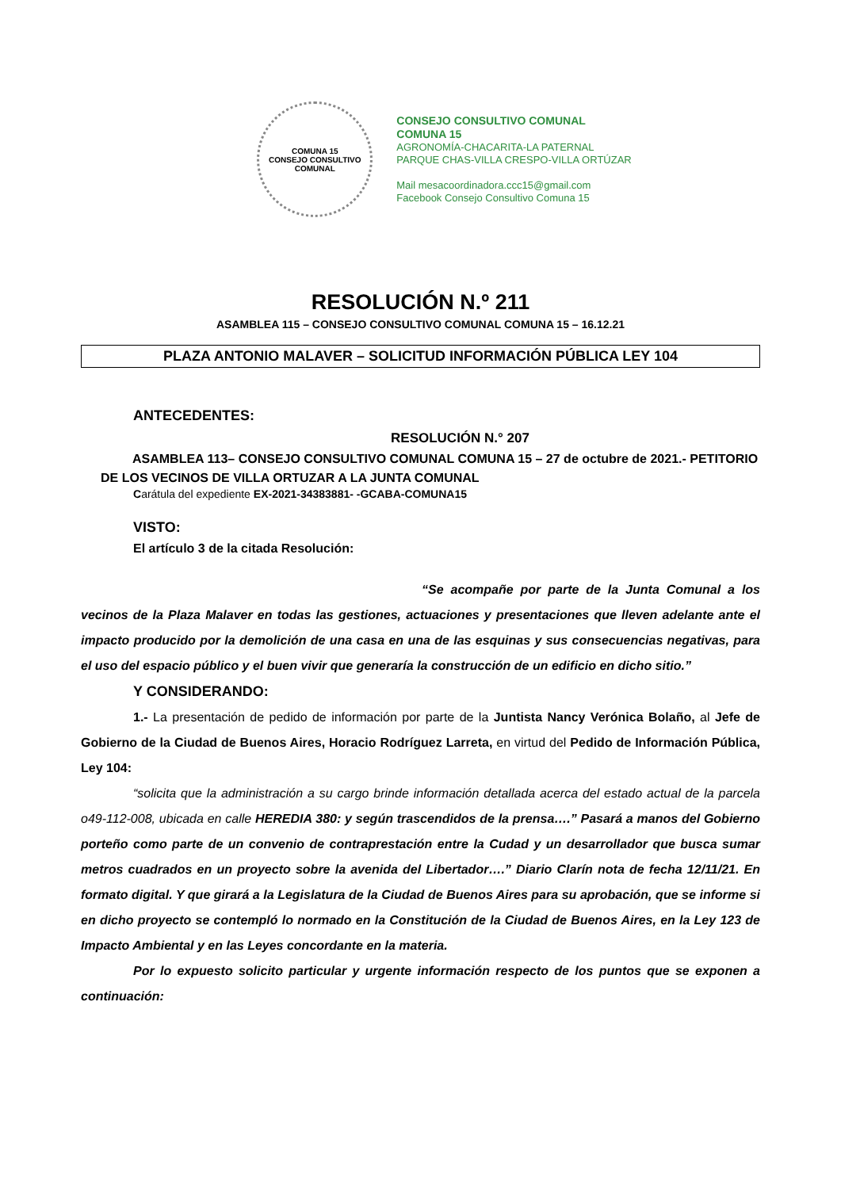COMUNA 15
CONSEJO CONSULTIVO COMUNAL
CONSEJO CONSULTIVO COMUNAL
COMUNA 15
AGRONOMÍA-CHACARITA-LA PATERNAL
PARQUE CHAS-VILLA CRESPO-VILLA ORTÚZAR
Mail mesacoordinadora.ccc15@gmail.com
Facebook Consejo Consultivo Comuna 15
RESOLUCIÓN N.º 211
ASAMBLEA 115 – CONSEJO CONSULTIVO COMUNAL COMUNA 15 – 16.12.21
PLAZA ANTONIO MALAVER – SOLICITUD INFORMACIÓN PÚBLICA LEY 104
ANTECEDENTES:
RESOLUCIÓN N.° 207
ASAMBLEA 113– CONSEJO CONSULTIVO COMUNAL COMUNA 15 – 27 de octubre de 2021.- PETITORIO DE LOS VECINOS DE VILLA ORTUZAR A LA JUNTA COMUNAL
Carátula del expediente EX-2021-34383881- -GCABA-COMUNA15
VISTO:
El artículo 3 de la citada Resolución:
“Se acompañe por parte de la Junta Comunal a los vecinos de la Plaza Malaver en todas las gestiones, actuaciones y presentaciones que lleven adelante ante el impacto producido por la demolición de una casa en una de las esquinas y sus consecuencias negativas, para el uso del espacio público y el buen vivir que generaría la construcción de un edificio en dicho sitio.”
Y CONSIDERANDO:
1.- La presentación de pedido de información por parte de la Juntista Nancy Verónica Bolaño, al Jefe de Gobierno de la Ciudad de Buenos Aires, Horacio Rodríguez Larreta, en virtud del Pedido de Información Pública, Ley 104:
“solicita que la administración a su cargo brinde información detallada acerca del estado actual de la parcela o49-112-008, ubicada en calle HEREDIA 380: y según trascendidos de la prensa….” Pasará a manos del Gobierno porteño como parte de un convenio de contraprestación entre la Cudad y un desarrollador que busca sumar metros cuadrados en un proyecto sobre la avenida del Libertador….” Diario Clarín nota de fecha 12/11/21. En formato digital. Y que girará a la Legislatura de la Ciudad de Buenos Aires para su aprobación, que se informe si en dicho proyecto se contempló lo normado en la Constitución de la Ciudad de Buenos Aires, en la Ley 123 de Impacto Ambiental y en las Leyes concordante en la materia.
Por lo expuesto solicito particular y urgente información respecto de los puntos que se exponen a continuación: